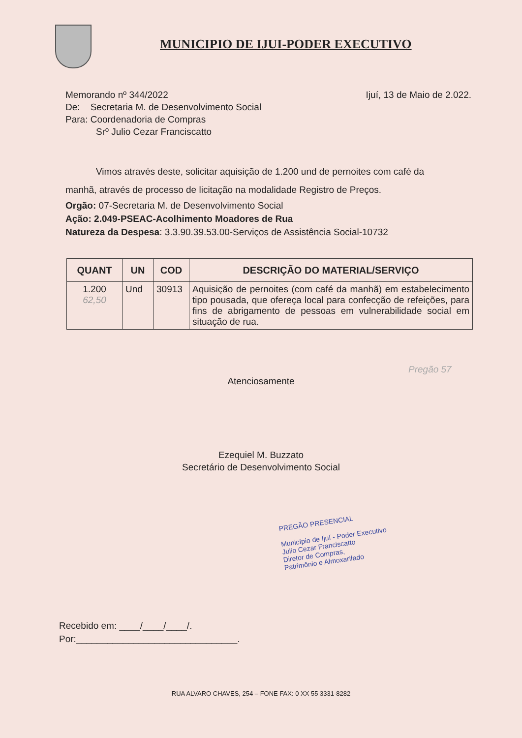MUNICIPIO DE IJUI-PODER EXECUTIVO
Memorando nº 344/2022 Ijuí, 13 de Maio de 2.022.
De: Secretaria M. de Desenvolvimento Social
Para: Coordenadoria de Compras
Srº Julio Cezar Franciscatto
Vimos através deste, solicitar aquisição de 1.200 und de pernoites com café da
manhã, através de processo de licitação na modalidade Registro de Preços.
Orgão: 07-Secretaria M. de Desenvolvimento Social
Ação: 2.049-PSEAC-Acolhimento Moadores de Rua
Natureza da Despesa: 3.3.90.39.53.00-Serviços de Assistência Social-10732
| QUANT | UN | COD | DESCRIÇÃO DO MATERIAL/SERVIÇO |
| --- | --- | --- | --- |
| 1.200 62,50 | Und | 30913 | Aquisição de pernoites (com café da manhã) em estabelecimento tipo pousada, que ofereça local para confecção de refeições, para fins de abrigamento de pessoas em vulnerabilidade social em situação de rua. |
Pregão 57
Atenciosamente
Ezequiel M. Buzzato
Secretário de Desenvolvimento Social
PREGÃO PRESENCIAL
Município de Ijuí - Poder Executivo
Julio Cezar Franciscatto
Diretor de Compras,
Patrimônio e Almoxarifado
Recebido em: ____/____/____/.
Por:_______________________________.
RUA ALVARO CHAVES, 254 – FONE FAX: 0 XX 55 3331-8282